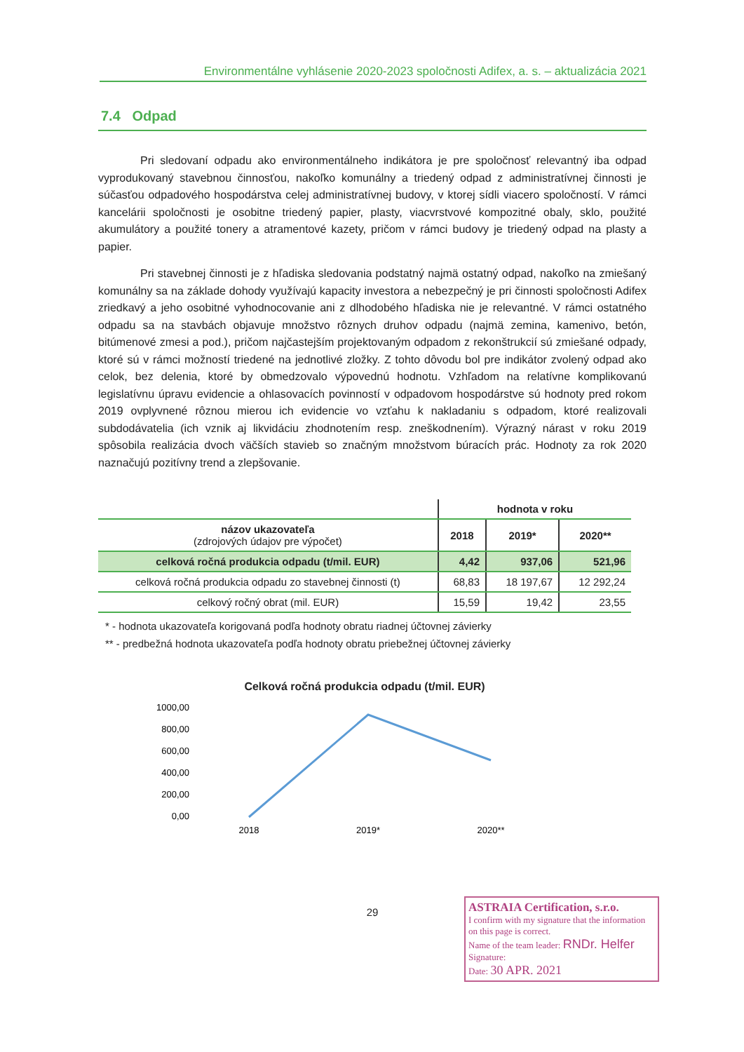Environmentálne vyhlásenie 2020-2023 spoločnosti Adifex, a. s. – aktualizácia 2021
7.4 Odpad
Pri sledovaní odpadu ako environmentálneho indikátora je pre spoločnosť relevantný iba odpad vyprodukovaný stavebnou činnosťou, nakoľko komunálny a triedený odpad z administratívnej činnosti je súčasťou odpadového hospodárstva celej administratívnej budovy, v ktorej sídli viacero spoločností. V rámci kancelárii spoločnosti je osobitne triedený papier, plasty, viacvrstvové kompozitné obaly, sklo, použité akumulátory a použité tonery a atramentové kazety, pričom v rámci budovy je triedený odpad na plasty a papier.
Pri stavebnej činnosti je z hľadiska sledovania podstatný najmä ostatný odpad, nakoľko na zmiešaný komunálny sa na základe dohody využívajú kapacity investora a nebezpečný je pri činnosti spoločnosti Adifex zriedkavý a jeho osobitné vyhodnocovanie ani z dlhodobého hľadiska nie je relevantné. V rámci ostatného odpadu sa na stavbách objavuje množstvo rôznych druhov odpadu (najmä zemina, kamenivo, betón, bitúmenové zmesi a pod.), pričom najčastejším projektovaným odpadom z rekonštrukcií sú zmiešané odpady, ktoré sú v rámci možností triedené na jednotlivé zložky. Z tohto dôvodu bol pre indikátor zvolený odpad ako celok, bez delenia, ktoré by obmedzovalo výpovednú hodnotu. Vzhľadom na relatívne komplikovanú legislatívnu úpravu evidencie a ohlasovacích povinností v odpadovom hospodárstve sú hodnoty pred rokom 2019 ovplyvnené rôznou mierou ich evidencie vo vzťahu k nakladaniu s odpadom, ktoré realizovali subdodávatelia (ich vznik aj likvidáciu zhodnotením resp. zneškodnením). Výrazný nárast v roku 2019 spôsobila realizácia dvoch väčších stavieb so značným množstvom búracích prác. Hodnoty za rok 2020 naznačujú pozitívny trend a zlepšovanie.
| | hodnota v roku | | |
| --- | --- | --- | --- |
| názov ukazovateľa (zdrojových údajov pre výpočet) | 2018 | 2019* | 2020** |
| celková ročná produkcia odpadu (t/mil. EUR) | 4,42 | 937,06 | 521,96 |
| celková ročná produkcia odpadu zo stavebnej činnosti (t) | 68,83 | 18 197,67 | 12 292,24 |
| celkový ročný obrat (mil. EUR) | 15,59 | 19,42 | 23,55 |
* - hodnota ukazovateľa korigovaná podľa hodnoty obratu riadnej účtovnej závierky
** - predbežná hodnota ukazovateľa podľa hodnoty obratu priebežnej účtovnej závierky
Celková ročná produkcia odpadu (t/mil. EUR)
1000,00
800,00
600,00
400,00
200,00
0,00
2018
2019*
2020**
29
ASTRAIA Certification, s.r.o.
I confirm with my signature that the information on this page is correct.
Name of the team leader: RNDr. Helfer Signature:
Date: 30 APR. 2021